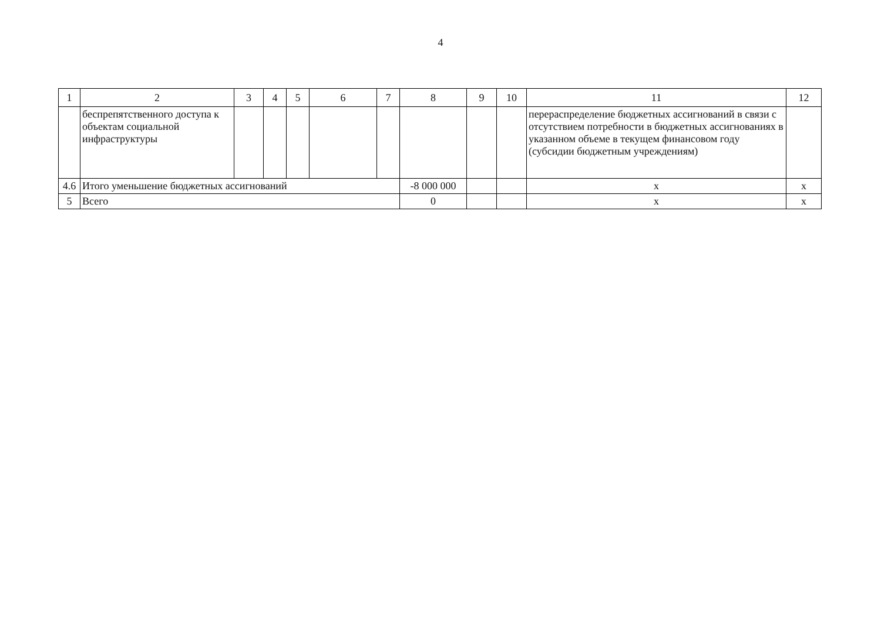4
| 1 | 2 | 3 | 4 | 5 | 6 | 7 | 8 | 9 | 10 | 11 | 12 |
| --- | --- | --- | --- | --- | --- | --- | --- | --- | --- | --- | --- |
| | беспрепятственного доступа к объектам социальной инфраструктуры | | | | | | | | | перераспределение бюджетных ассигнований в связи с отсутствием потребности в бюджетных ассигнованиях в указанном объеме в текущем финансовом году (субсидии бюджетным учреждениям) | |
| 4.6 | Итого уменьшение бюджетных ассигнований | | | | | | -8 000 000 | | | x | x |
| 5 | Всего | | | | | | 0 | | | x | x |